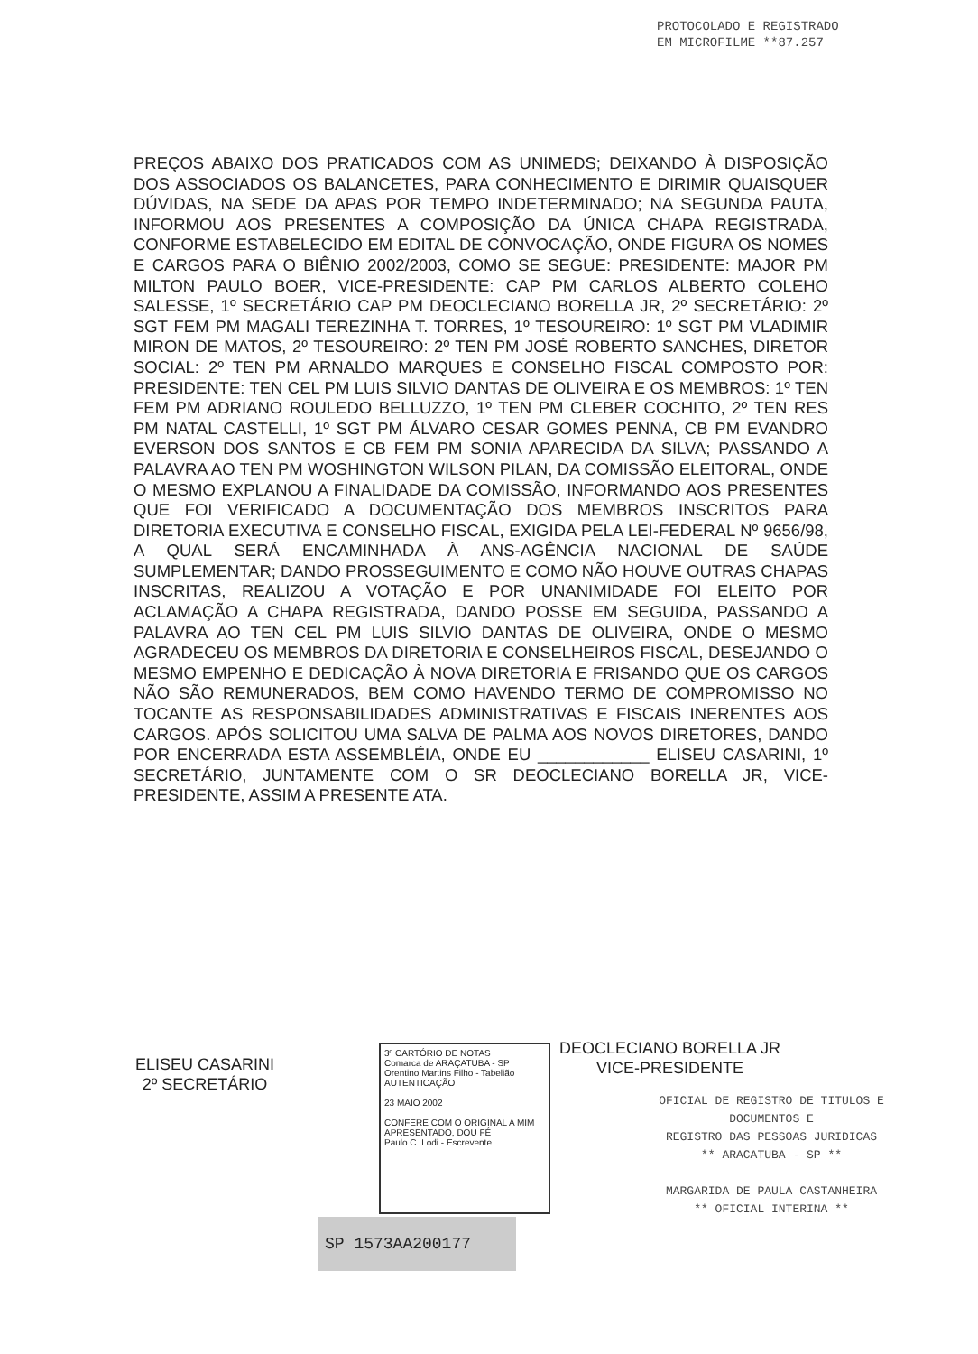PROTOCOLADO E REGISTRADO
EM MICROFILME **87.257
PREÇOS ABAIXO DOS PRATICADOS COM AS UNIMEDS; DEIXANDO À DISPOSIÇÃO DOS ASSOCIADOS OS BALANCETES, PARA CONHECIMENTO E DIRIMIR QUAISQUER DÚVIDAS, NA SEDE DA APAS POR TEMPO INDETERMINADO; NA SEGUNDA PAUTA, INFORMOU AOS PRESENTES A COMPOSIÇÃO DA ÚNICA CHAPA REGISTRADA, CONFORME ESTABELECIDO EM EDITAL DE CONVOCAÇÃO, ONDE FIGURA OS NOMES E CARGOS PARA O BIÊNIO 2002/2003, COMO SE SEGUE: PRESIDENTE: MAJOR PM MILTON PAULO BOER, VICE-PRESIDENTE: CAP PM CARLOS ALBERTO COLEHO SALESSE, 1º SECRETÁRIO CAP PM DEOCLECIANO BORELLA JR, 2º SECRETÁRIO: 2º SGT FEM PM MAGALI TEREZINHA T. TORRES, 1º TESOUREIRO: 1º SGT PM VLADIMIR MIRON DE MATOS, 2º TESOUREIRO: 2º TEN PM JOSÉ ROBERTO SANCHES, DIRETOR SOCIAL: 2º TEN PM ARNALDO MARQUES E CONSELHO FISCAL COMPOSTO POR: PRESIDENTE: TEN CEL PM LUIS SILVIO DANTAS DE OLIVEIRA E OS MEMBROS: 1º TEN FEM PM ADRIANO ROULEDO BELLUZZO, 1º TEN PM CLEBER COCHITO, 2º TEN RES PM NATAL CASTELLI, 1º SGT PM ÁLVARO CESAR GOMES PENNA, CB PM EVANDRO EVERSON DOS SANTOS E CB FEM PM SONIA APARECIDA DA SILVA; PASSANDO A PALAVRA AO TEN PM WOSHINGTON WILSON PILAN, DA COMISSÃO ELEITORAL, ONDE O MESMO EXPLANOU A FINALIDADE DA COMISSÃO, INFORMANDO AOS PRESENTES QUE FOI VERIFICADO A DOCUMENTAÇÃO DOS MEMBROS INSCRITOS PARA DIRETORIA EXECUTIVA E CONSELHO FISCAL, EXIGIDA PELA LEI-FEDERAL Nº 9656/98, A QUAL SERÁ ENCAMINHADA À ANS-AGÊNCIA NACIONAL DE SAÚDE SUMPLEMENTAR; DANDO PROSSEGUIMENTO E COMO NÃO HOUVE OUTRAS CHAPAS INSCRITAS, REALIZOU A VOTAÇÃO E POR UNANIMIDADE FOI ELEITO POR ACLAMAÇÃO A CHAPA REGISTRADA, DANDO POSSE EM SEGUIDA, PASSANDO A PALAVRA AO TEN CEL PM LUIS SILVIO DANTAS DE OLIVEIRA, ONDE O MESMO AGRADECEU OS MEMBROS DA DIRETORIA E CONSELHEIROS FISCAL, DESEJANDO O MESMO EMPENHO E DEDICAÇÃO À NOVA DIRETORIA E FRISANDO QUE OS CARGOS NÃO SÃO REMUNERADOS, BEM COMO HAVENDO TERMO DE COMPROMISSO NO TOCANTE AS RESPONSABILIDADES ADMINISTRATIVAS E FISCAIS INERENTES AOS CARGOS. APÓS SOLICITOU UMA SALVA DE PALMA AOS NOVOS DIRETORES, DANDO POR ENCERRADA ESTA ASSEMBLÉIA, ONDE EU ____________ ELISEU CASARINI, 1º SECRETÁRIO, JUNTAMENTE COM O SR DEOCLECIANO BORELLA JR, VICE-PRESIDENTE, ASSIM A PRESENTE ATA.
ELISEU CASARINI
2º SECRETÁRIO
3º CARTÓRIO DE NOTAS
Comarca de ARAÇATUBA - SP
Orentino Martins Filho - Tabelião
AUTENTICAÇÃO
23 MAIO 2002
CONFERE COM O ORIGINAL A MIM APRESENTADO, DOU FÉ
Paulo C. Lodi - Escrevente
SP 1573AA200177
DEOCLECIANO BORELLA JR
VICE-PRESIDENTE
OFICIAL DE REGISTRO DE TITULOS E
DOCUMENTOS E
REGISTRO DAS PESSOAS JURIDICAS
** ARACATUBA - SP **
MARGARIDA DE PAULA CASTANHEIRA
** OFICIAL INTERINA **